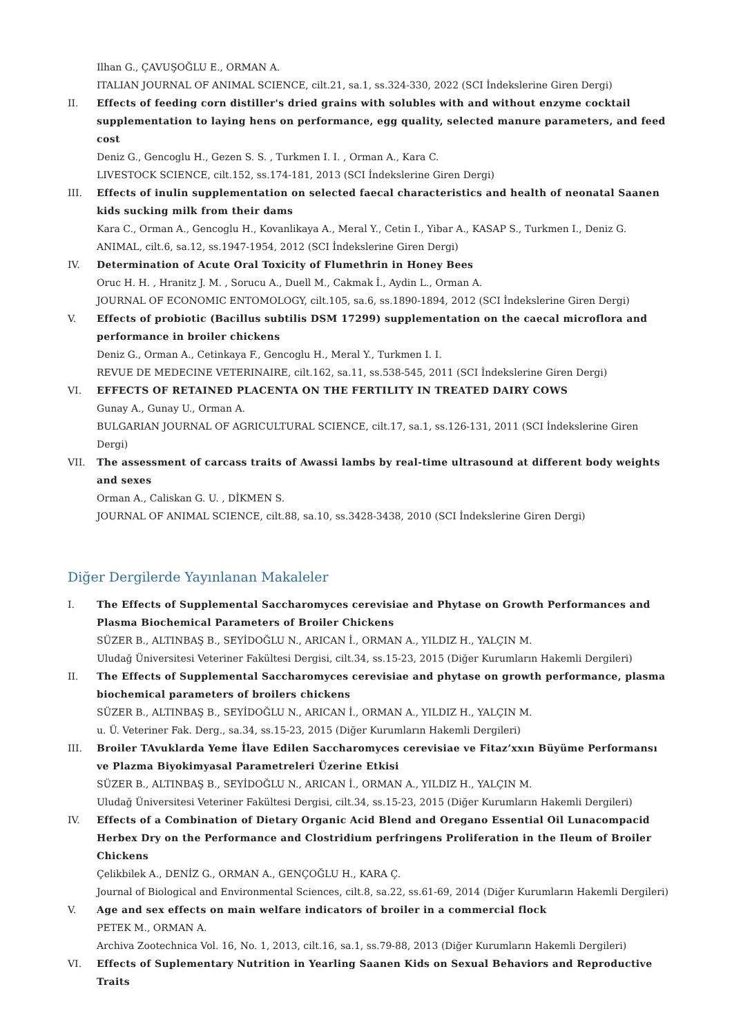Ilhan G., ÇAVUŞOĞLU E., ORMAN A.
ITALIAN JOURNAL OF ANIMAL SCIENCE, cilt.21, sa.1, ss.324-330, 2022 (SCI İndekslerine Giren Dergi)
II. Effects of feeding corn distiller's dried grains with solubles with and without enzyme cocktail supplementation to laying hens on performance, egg quality, selected manure parameters, and feed cost
Deniz G., Gencoglu H., Gezen S. S. , Turkmen I. I. , Orman A., Kara C.
LIVESTOCK SCIENCE, cilt.152, ss.174-181, 2013 (SCI İndekslerine Giren Dergi)
III. Effects of inulin supplementation on selected faecal characteristics and health of neonatal Saanen kids sucking milk from their dams
Kara C., Orman A., Gencoglu H., Kovanlikaya A., Meral Y., Cetin I., Yibar A., KASAP S., Turkmen I., Deniz G.
ANIMAL, cilt.6, sa.12, ss.1947-1954, 2012 (SCI İndekslerine Giren Dergi)
IV. Determination of Acute Oral Toxicity of Flumethrin in Honey Bees
Oruc H. H. , Hranitz J. M. , Sorucu A., Duell M., Cakmak İ., Aydin L., Orman A.
JOURNAL OF ECONOMIC ENTOMOLOGY, cilt.105, sa.6, ss.1890-1894, 2012 (SCI İndekslerine Giren Dergi)
V. Effects of probiotic (Bacillus subtilis DSM 17299) supplementation on the caecal microflora and performance in broiler chickens
Deniz G., Orman A., Cetinkaya F., Gencoglu H., Meral Y., Turkmen I. I.
REVUE DE MEDECINE VETERINAIRE, cilt.162, sa.11, ss.538-545, 2011 (SCI İndekslerine Giren Dergi)
VI. EFFECTS OF RETAINED PLACENTA ON THE FERTILITY IN TREATED DAIRY COWS
Gunay A., Gunay U., Orman A.
BULGARIAN JOURNAL OF AGRICULTURAL SCIENCE, cilt.17, sa.1, ss.126-131, 2011 (SCI İndekslerine Giren Dergi)
VII. The assessment of carcass traits of Awassi lambs by real-time ultrasound at different body weights and sexes
Orman A., Caliskan G. U. , DİKMEN S.
JOURNAL OF ANIMAL SCIENCE, cilt.88, sa.10, ss.3428-3438, 2010 (SCI İndekslerine Giren Dergi)
Diğer Dergilerde Yayınlanan Makaleler
I. The Effects of Supplemental Saccharomyces cerevisiae and Phytase on Growth Performances and Plasma Biochemical Parameters of Broiler Chickens
SÜZER B., ALTINBAŞ B., SEYİDOĞLU N., ARICAN İ., ORMAN A., YILDIZ H., YALÇIN M.
Uludağ Üniversitesi Veteriner Fakültesi Dergisi, cilt.34, ss.15-23, 2015 (Diğer Kurumların Hakemli Dergileri)
II. The Effects of Supplemental Saccharomyces cerevisiae and phytase on growth performance, plasma biochemical parameters of broilers chickens
SÜZER B., ALTINBAŞ B., SEYİDOĞLU N., ARICAN İ., ORMAN A., YILDIZ H., YALÇIN M.
u. Ü. Veteriner Fak. Derg., sa.34, ss.15-23, 2015 (Diğer Kurumların Hakemli Dergileri)
III. Broiler TAvuklarda Yeme İlave Edilen Saccharomyces cerevisiae ve Fitaz’xxın Büyüme Performansı ve Plazma Biyokimyasal Parametreleri Üzerine Etkisi
SÜZER B., ALTINBAŞ B., SEYİDOĞLU N., ARICAN İ., ORMAN A., YILDIZ H., YALÇIN M.
Uludağ Üniversitesi Veteriner Fakültesi Dergisi, cilt.34, ss.15-23, 2015 (Diğer Kurumların Hakemli Dergileri)
IV. Effects of a Combination of Dietary Organic Acid Blend and Oregano Essential Oil Lunacompacid Herbex Dry on the Performance and Clostridium perfringens Proliferation in the Ileum of Broiler Chickens
Çelikbilek A., DENİZ G., ORMAN A., GENÇOĞLU H., KARA Ç.
Journal of Biological and Environmental Sciences, cilt.8, sa.22, ss.61-69, 2014 (Diğer Kurumların Hakemli Dergileri)
V. Age and sex effects on main welfare indicators of broiler in a commercial flock
PETEK M., ORMAN A.
Archiva Zootechnica Vol. 16, No. 1, 2013, cilt.16, sa.1, ss.79-88, 2013 (Diğer Kurumların Hakemli Dergileri)
VI. Effects of Suplementary Nutrition in Yearling Saanen Kids on Sexual Behaviors and Reproductive Traits